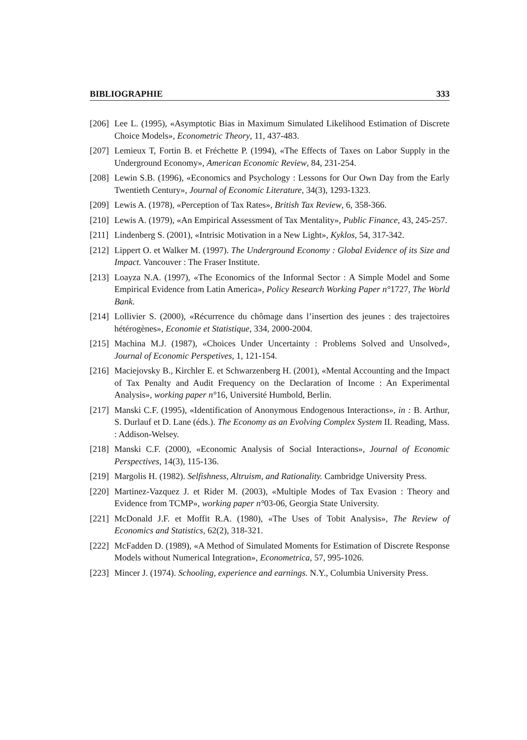BIBLIOGRAPHIE 333
[206] Lee L. (1995), «Asymptotic Bias in Maximum Simulated Likelihood Estimation of Discrete Choice Models», Econometric Theory, 11, 437-483.
[207] Lemieux T, Fortin B. et Fréchette P. (1994), «The Effects of Taxes on Labor Supply in the Underground Economy», American Economic Review, 84, 231-254.
[208] Lewin S.B. (1996), «Economics and Psychology : Lessons for Our Own Day from the Early Twentieth Century», Journal of Economic Literature, 34(3), 1293-1323.
[209] Lewis A. (1978), «Perception of Tax Rates», British Tax Review, 6, 358-366.
[210] Lewis A. (1979), «An Empirical Assessment of Tax Mentality», Public Finance, 43, 245-257.
[211] Lindenberg S. (2001), «Intrisic Motivation in a New Light», Kyklos, 54, 317-342.
[212] Lippert O. et Walker M. (1997). The Underground Economy : Global Evidence of its Size and Impact. Vancouver : The Fraser Institute.
[213] Loayza N.A. (1997), «The Economics of the Informal Sector : A Simple Model and Some Empirical Evidence from Latin America», Policy Research Working Paper n°1727, The World Bank.
[214] Lollivier S. (2000), «Récurrence du chômage dans l’insertion des jeunes : des trajectoires hétérogènes», Economie et Statistique, 334, 2000-2004.
[215] Machina M.J. (1987), «Choices Under Uncertainty : Problems Solved and Unsolved», Journal of Economic Perspetives, 1, 121-154.
[216] Maciejovsky B., Kirchler E. et Schwarzenberg H. (2001), «Mental Accounting and the Impact of Tax Penalty and Audit Frequency on the Declaration of Income : An Experimental Analysis», working paper n°16, Université Humbold, Berlin.
[217] Manski C.F. (1995), «Identification of Anonymous Endogenous Interactions», in : B. Arthur, S. Durlauf et D. Lane (éds.). The Economy as an Evolving Complex System II. Reading, Mass. : Addison-Welsey.
[218] Manski C.F. (2000), «Economic Analysis of Social Interactions», Journal of Economic Perspectives, 14(3), 115-136.
[219] Margolis H. (1982). Selfishness, Altruism, and Rationality. Cambridge University Press.
[220] Martinez-Vazquez J. et Rider M. (2003), «Multiple Modes of Tax Evasion : Theory and Evidence from TCMP», working paper n°03-06, Georgia State University.
[221] McDonald J.F. et Moffit R.A. (1980), «The Uses of Tobit Analysis», The Review of Economics and Statistics, 62(2), 318-321.
[222] McFadden D. (1989), «A Method of Simulated Moments for Estimation of Discrete Response Models without Numerical Integration», Econometrica, 57, 995-1026.
[223] Mincer J. (1974). Schooling, experience and earnings. N.Y., Columbia University Press.